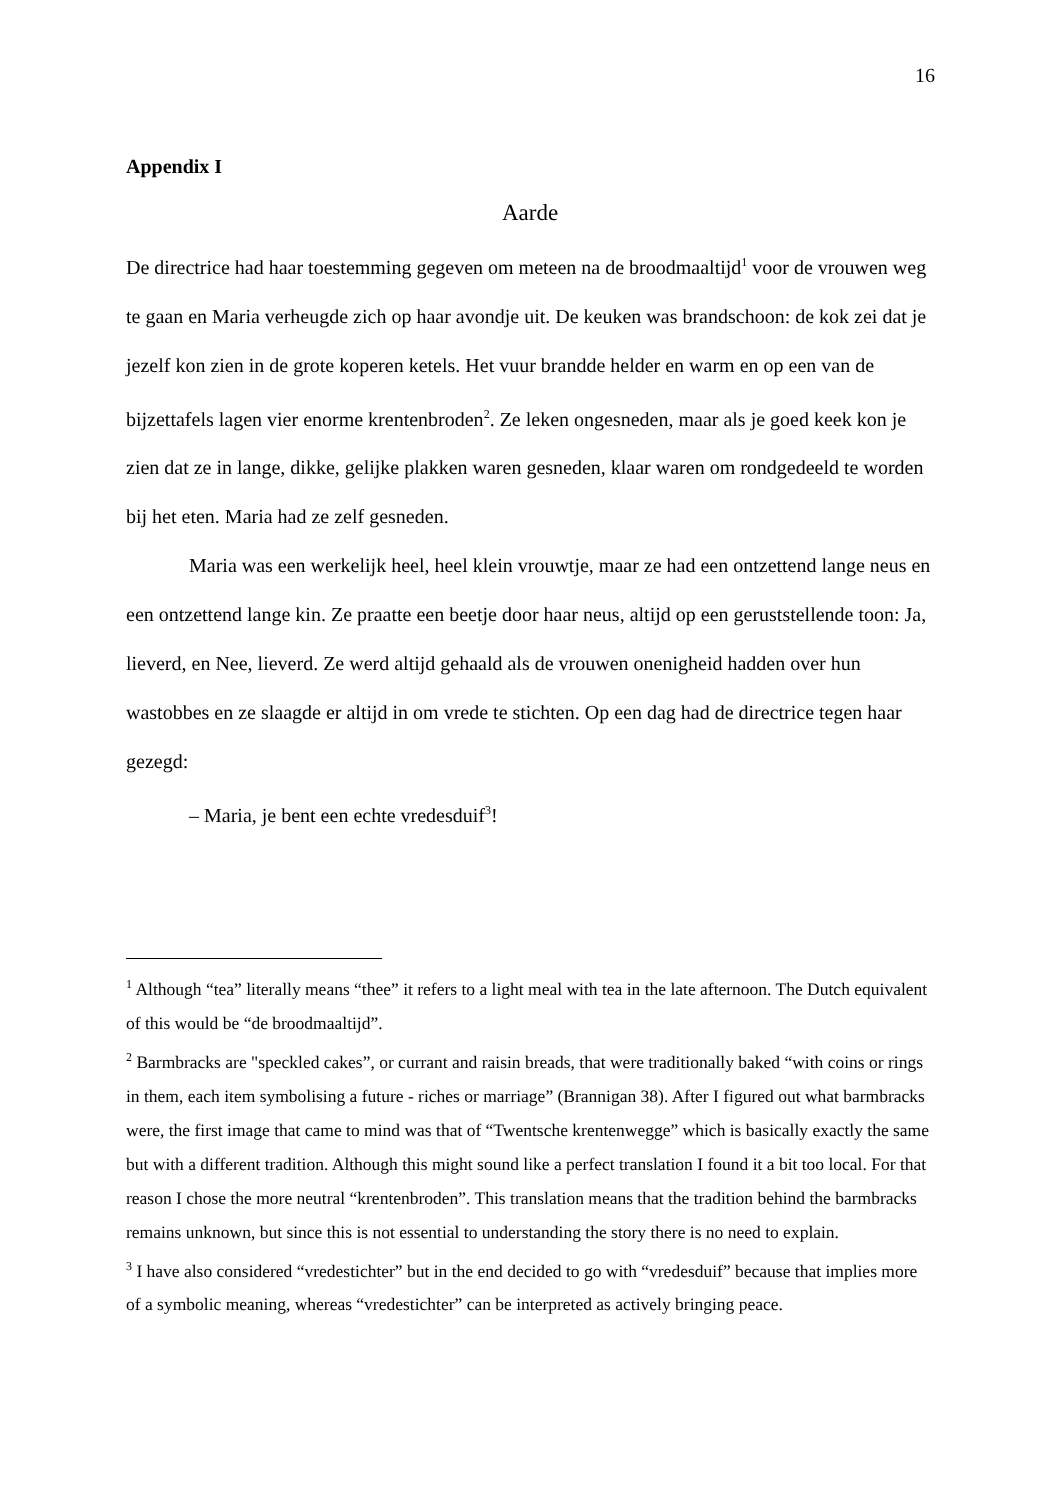16
Appendix I
Aarde
De directrice had haar toestemming gegeven om meteen na de broodmaaltijd<sup>1</sup> voor de vrouwen weg te gaan en Maria verheugde zich op haar avondje uit. De keuken was brandschoon: de kok zei dat je jezelf kon zien in de grote koperen ketels. Het vuur brandde helder en warm en op een van de bijzettafels lagen vier enorme krentenbroden<sup>2</sup>. Ze leken ongesneden, maar als je goed keek kon je zien dat ze in lange, dikke, gelijke plakken waren gesneden, klaar waren om rondgedeeld te worden bij het eten. Maria had ze zelf gesneden.
Maria was een werkelijk heel, heel klein vrouwtje, maar ze had een ontzettend lange neus en een ontzettend lange kin. Ze praatte een beetje door haar neus, altijd op een geruststellende toon: Ja, lieverd, en Nee, lieverd. Ze werd altijd gehaald als de vrouwen onenigheid hadden over hun wastobbes en ze slaagde er altijd in om vrede te stichten. Op een dag had de directrice tegen haar gezegd:
– Maria, je bent een echte vredesduif<sup>3</sup>!
<sup>1</sup> Although “tea” literally means “thee” it refers to a light meal with tea in the late afternoon. The Dutch equivalent of this would be “de broodmaaltijd”.
<sup>2</sup> Barmbracks are "speckled cakes”, or currant and raisin breads, that were traditionally baked “with coins or rings in them, each item symbolising a future - riches or marriage” (Brannigan 38). After I figured out what barmbracks were, the first image that came to mind was that of “Twentsche krentenwegge” which is basically exactly the same but with a different tradition. Although this might sound like a perfect translation I found it a bit too local. For that reason I chose the more neutral “krentenbroden”. This translation means that the tradition behind the barmbracks remains unknown, but since this is not essential to understanding the story there is no need to explain.
<sup>3</sup> I have also considered “vredestichter” but in the end decided to go with “vredesduif” because that implies more of a symbolic meaning, whereas “vredestichter” can be interpreted as actively bringing peace.